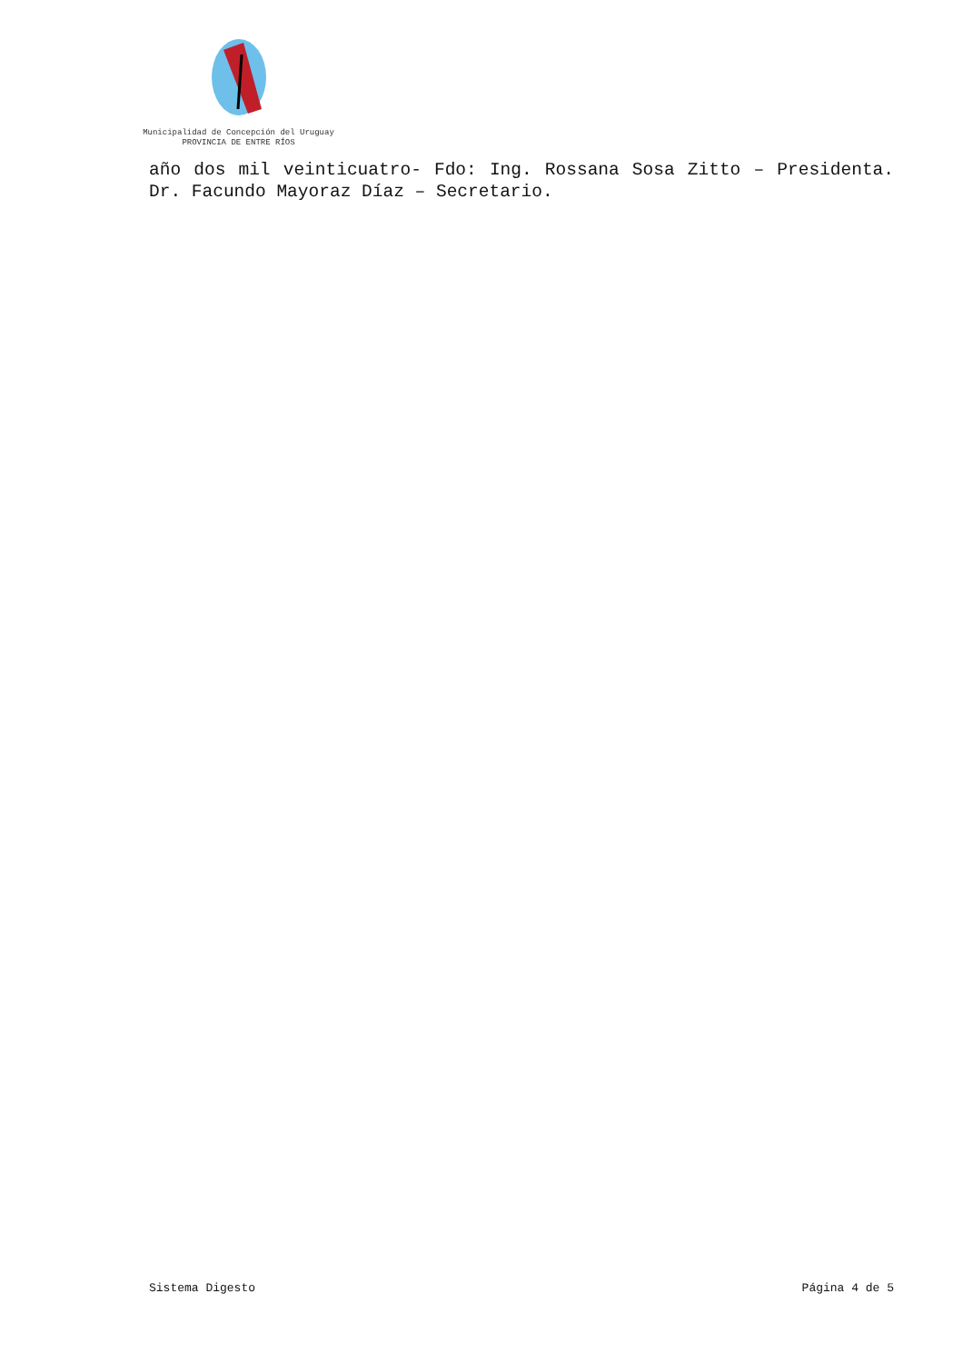Municipalidad de Concepción del Uruguay
PROVINCIA DE ENTRE RÍOS
año dos mil veinticuatro- Fdo: Ing. Rossana Sosa Zitto – Presidenta. Dr. Facundo Mayoraz Díaz – Secretario.
Sistema Digesto Página 4 de 5